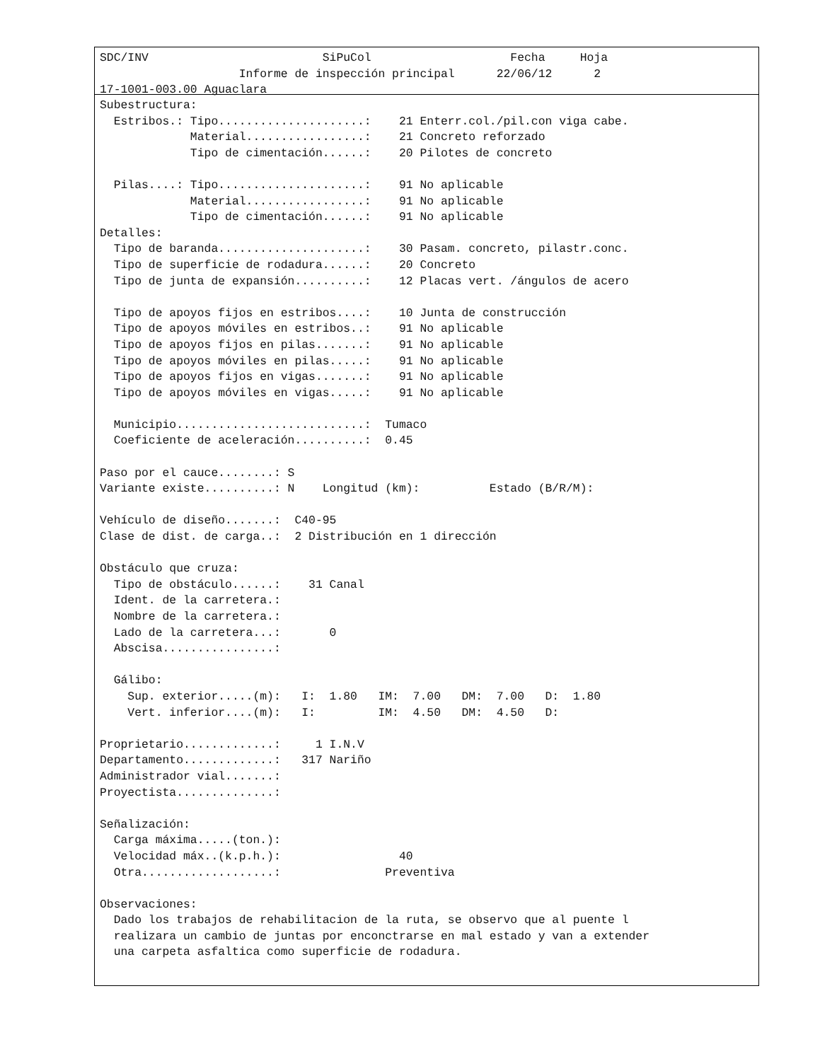SDC/INV                         SiPuCol                    Fecha     Hoja
                    Informe de inspección principal      22/06/12      2
17-1001-003.00 Aguaclara
Subestructura:
  Estribos.: Tipo.....................:    21 Enterr.col./pil.con viga cabe.
             Material.................:    21 Concreto reforzado
             Tipo de cimentación......:    20 Pilotes de concreto

  Pilas....: Tipo.....................:    91 No aplicable
             Material.................:    91 No aplicable
             Tipo de cimentación......:    91 No aplicable
Detalles:
  Tipo de baranda.....................:    30 Pasam. concreto, pilastr.conc.
  Tipo de superficie de rodadura......:    20 Concreto
  Tipo de junta de expansión..........:    12 Placas vert. /ángulos de acero

  Tipo de apoyos fijos en estribos....:    10 Junta de construcción
  Tipo de apoyos móviles en estribos..:    91 No aplicable
  Tipo de apoyos fijos en pilas.......:    91 No aplicable
  Tipo de apoyos móviles en pilas.....:    91 No aplicable
  Tipo de apoyos fijos en vigas.......:    91 No aplicable
  Tipo de apoyos móviles en vigas.....:    91 No aplicable

  Municipio...........................:  Tumaco
  Coeficiente de aceleración..........:  0.45

Paso por el cauce........: S
Variante existe..........: N    Longitud (km):          Estado (B/R/M):

Vehículo de diseño.......:  C40-95
Clase de dist. de carga..:  2 Distribución en 1 dirección

Obstáculo que cruza:
  Tipo de obstáculo......:    31 Canal
  Ident. de la carretera.:
  Nombre de la carretera.:
  Lado de la carretera...:       0
  Abscisa................:

  Gálibo:
    Sup. exterior.....(m):   I:  1.80   IM:  7.00   DM:  7.00   D:  1.80
    Vert. inferior....(m):   I:         IM:  4.50   DM:  4.50   D:

Proprietario.............:     1 I.N.V
Departamento.............:   317 Nariño
Administrador vial.......:
Proyectista..............:

Señalización:
  Carga máxima.....(ton.):
  Velocidad máx..(k.p.h.):                 40
  Otra...................:               Preventiva

Observaciones:
  Dado los trabajos de rehabilitacion de la ruta, se observo que al puente l
  realizara un cambio de juntas por enconctrarse en mal estado y van a extender
  una carpeta asfaltica como superficie de rodadura.